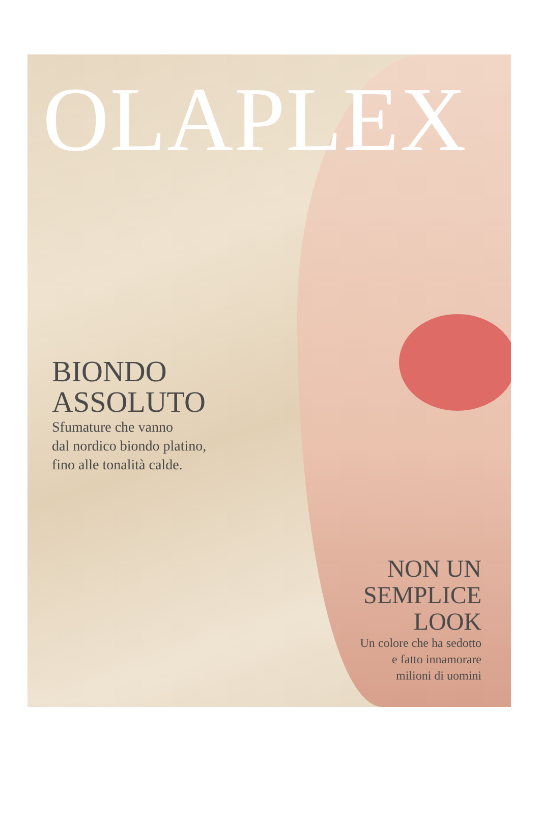OLAPLEX
BIONDO
ASSOLUTO
Sfumature che vanno
dal nordico biondo platino,
fino alle tonalità calde.
NON UN
SEMPLICE
LOOK
Un colore che ha sedotto
e fatto innamorare
milioni di uomini